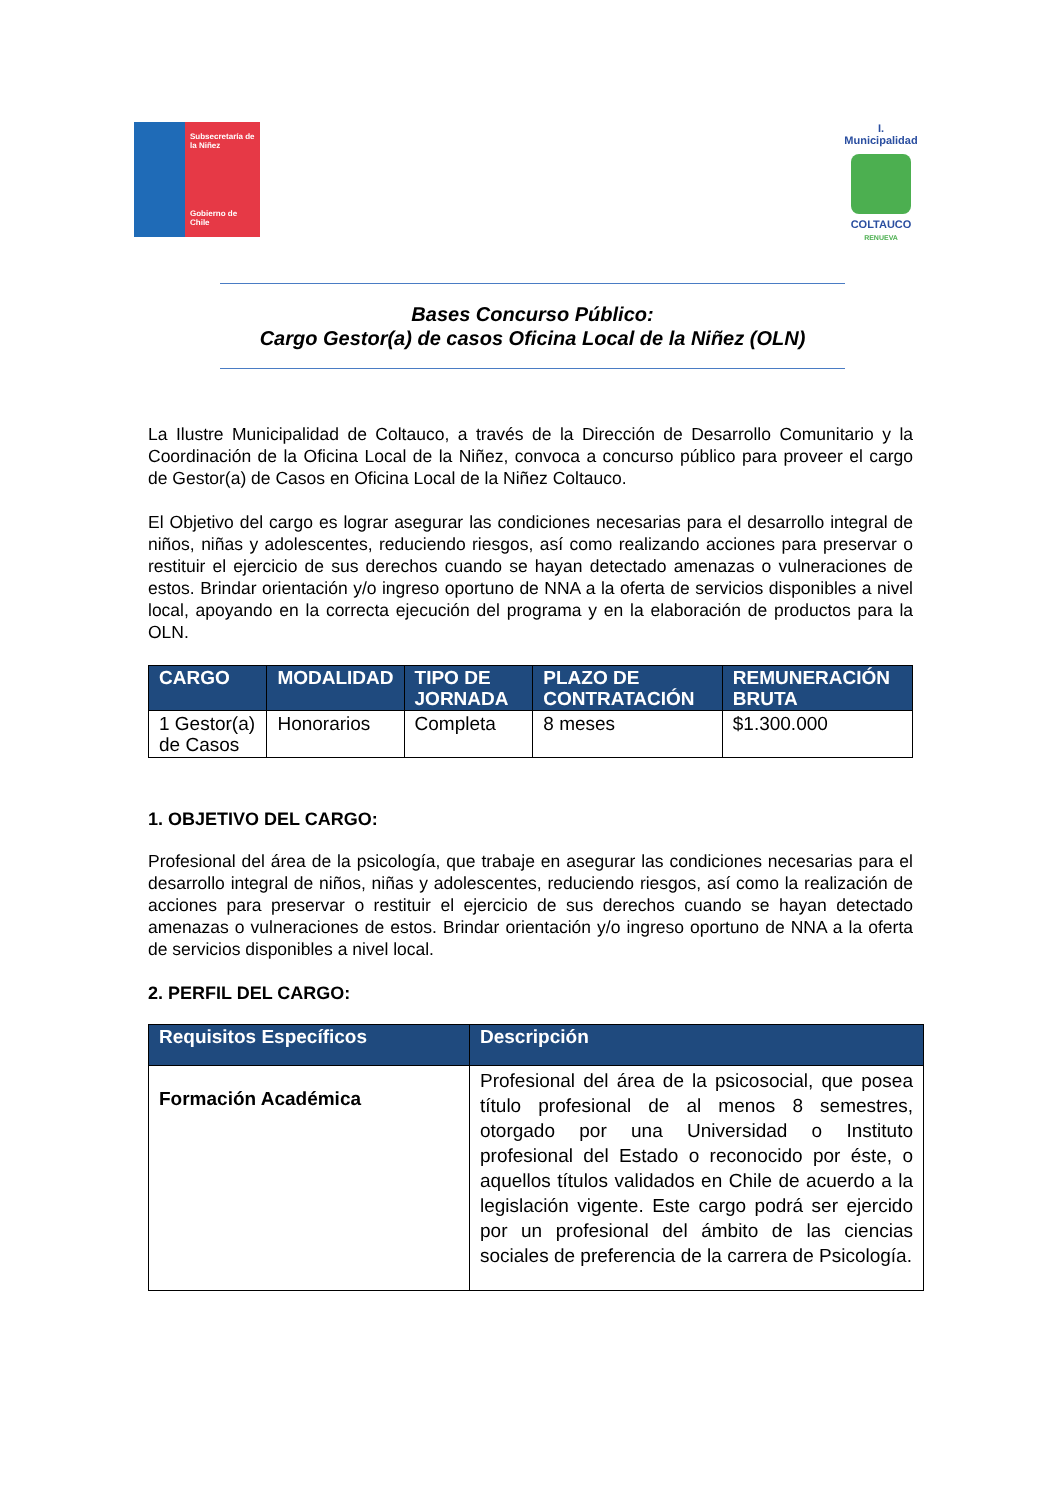Subsecretaría de la Niñez
Gobierno de Chile
I. Municipalidad
COLTAUCO
RENUEVA
Bases Concurso Público:
Cargo Gestor(a) de casos Oficina Local de la Niñez (OLN)
La Ilustre Municipalidad de Coltauco, a través de la Dirección de Desarrollo Comunitario y la Coordinación de la Oficina Local de la Niñez, convoca a concurso público para proveer el cargo de Gestor(a) de Casos en Oficina Local de la Niñez Coltauco.
El Objetivo del cargo es lograr asegurar las condiciones necesarias para el desarrollo integral de niños, niñas y adolescentes, reduciendo riesgos, así como realizando acciones para preservar o restituir el ejercicio de sus derechos cuando se hayan detectado amenazas o vulneraciones de estos. Brindar orientación y/o ingreso oportuno de NNA a la oferta de servicios disponibles a nivel local, apoyando en la correcta ejecución del programa y en la elaboración de productos para la OLN.
| CARGO | MODALIDAD | TIPO DE JORNADA | PLAZO DE CONTRATACIÓN | REMUNERACIÓN BRUTA |
| --- | --- | --- | --- | --- |
| 1 Gestor(a) de Casos | Honorarios | Completa | 8 meses | $1.300.000 |
1. OBJETIVO DEL CARGO:
Profesional del área de la psicología, que trabaje en asegurar las condiciones necesarias para el desarrollo integral de niños, niñas y adolescentes, reduciendo riesgos, así como la realización de acciones para preservar o restituir el ejercicio de sus derechos cuando se hayan detectado amenazas o vulneraciones de estos. Brindar orientación y/o ingreso oportuno de NNA a la oferta de servicios disponibles a nivel local.
2. PERFIL DEL CARGO:
| Requisitos Específicos | Descripción |
| --- | --- |
| Formación Académica | Profesional del área de la psicosocial, que posea título profesional de al menos 8 semestres, otorgado por una Universidad o Instituto profesional del Estado o reconocido por éste, o aquellos títulos validados en Chile de acuerdo a la legislación vigente. Este cargo podrá ser ejercido por un profesional del ámbito de las ciencias sociales de preferencia de la carrera de Psicología. |